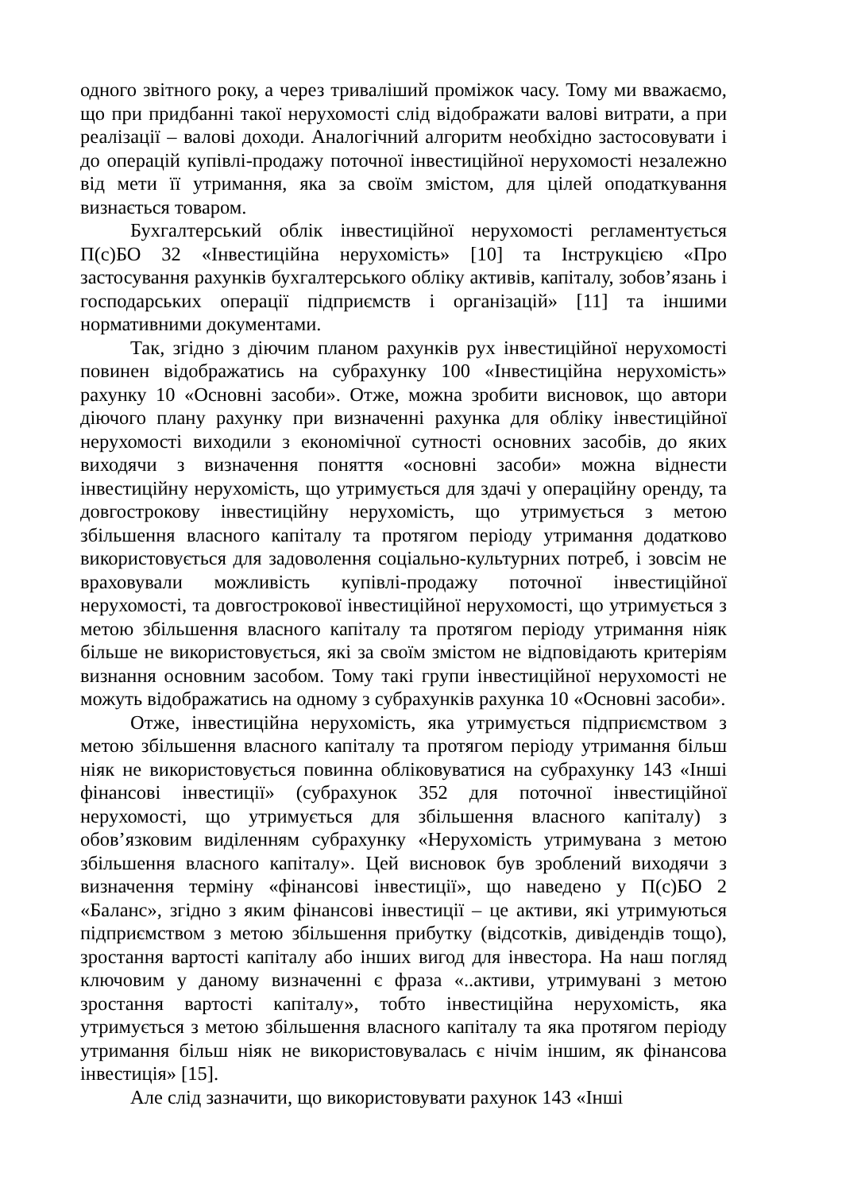одного звітного року, а через триваліший проміжок часу. Тому ми вважаємо, що при придбанні такої нерухомості слід відображати валові витрати, а при реалізації – валові доходи. Аналогічний алгоритм необхідно застосовувати і до операцій купівлі-продажу поточної інвестиційної нерухомості незалежно від мети її утримання, яка за своїм змістом, для цілей оподаткування визнається товаром.
Бухгалтерський облік інвестиційної нерухомості регламентується П(с)БО 32 «Інвестиційна нерухомість» [10] та Інструкцією «Про застосування рахунків бухгалтерського обліку активів, капіталу, зобов’язань і господарських операції підприємств і організацій» [11] та іншими нормативними документами.
Так, згідно з діючим планом рахунків рух інвестиційної нерухомості повинен відображатись на субрахунку 100 «Інвестиційна нерухомість» рахунку 10 «Основні засоби». Отже, можна зробити висновок, що автори діючого плану рахунку при визначенні рахунка для обліку інвестиційної нерухомості виходили з економічної сутності основних засобів, до яких виходячи з визначення поняття «основні засоби» можна віднести інвестиційну нерухомість, що утримується для здачі у операційну оренду, та довгострокову інвестиційну нерухомість, що утримується з метою збільшення власного капіталу та протягом періоду утримання додатково використовується для задоволення соціально-культурних потреб, і зовсім не враховували можливість купівлі-продажу поточної інвестиційної нерухомості, та довгострокової інвестиційної нерухомості, що утримується з метою збільшення власного капіталу та протягом періоду утримання ніяк більше не використовується, які за своїм змістом не відповідають критеріям визнання основним засобом. Тому такі групи інвестиційної нерухомості не можуть відображатись на одному з субрахунків рахунка 10 «Основні засоби».
Отже, інвестиційна нерухомість, яка утримується підприємством з метою збільшення власного капіталу та протягом періоду утримання більш ніяк не використовується повинна обліковуватися на субрахунку 143 «Інші фінансові інвестиції» (субрахунок 352 для поточної інвестиційної нерухомості, що утримується для збільшення власного капіталу) з обов’язковим виділенням субрахунку «Нерухомість утримувана з метою збільшення власного капіталу». Цей висновок був зроблений виходячи з визначення терміну «фінансові інвестиції», що наведено у П(с)БО 2 «Баланс», згідно з яким фінансові інвестиції – це активи, які утримуються підприємством з метою збільшення прибутку (відсотків, дивідендів тощо), зростання вартості капіталу або інших вигод для інвестора. На наш погляд ключовим у даному визначенні є фраза «..активи, утримувані з метою зростання вартості капіталу», тобто інвестиційна нерухомість, яка утримується з метою збільшення власного капіталу та яка протягом періоду утримання більш ніяк не використовувалась є нічім іншим, як фінансова інвестиція» [15].
Але слід зазначити, що використовувати рахунок 143 «Інші